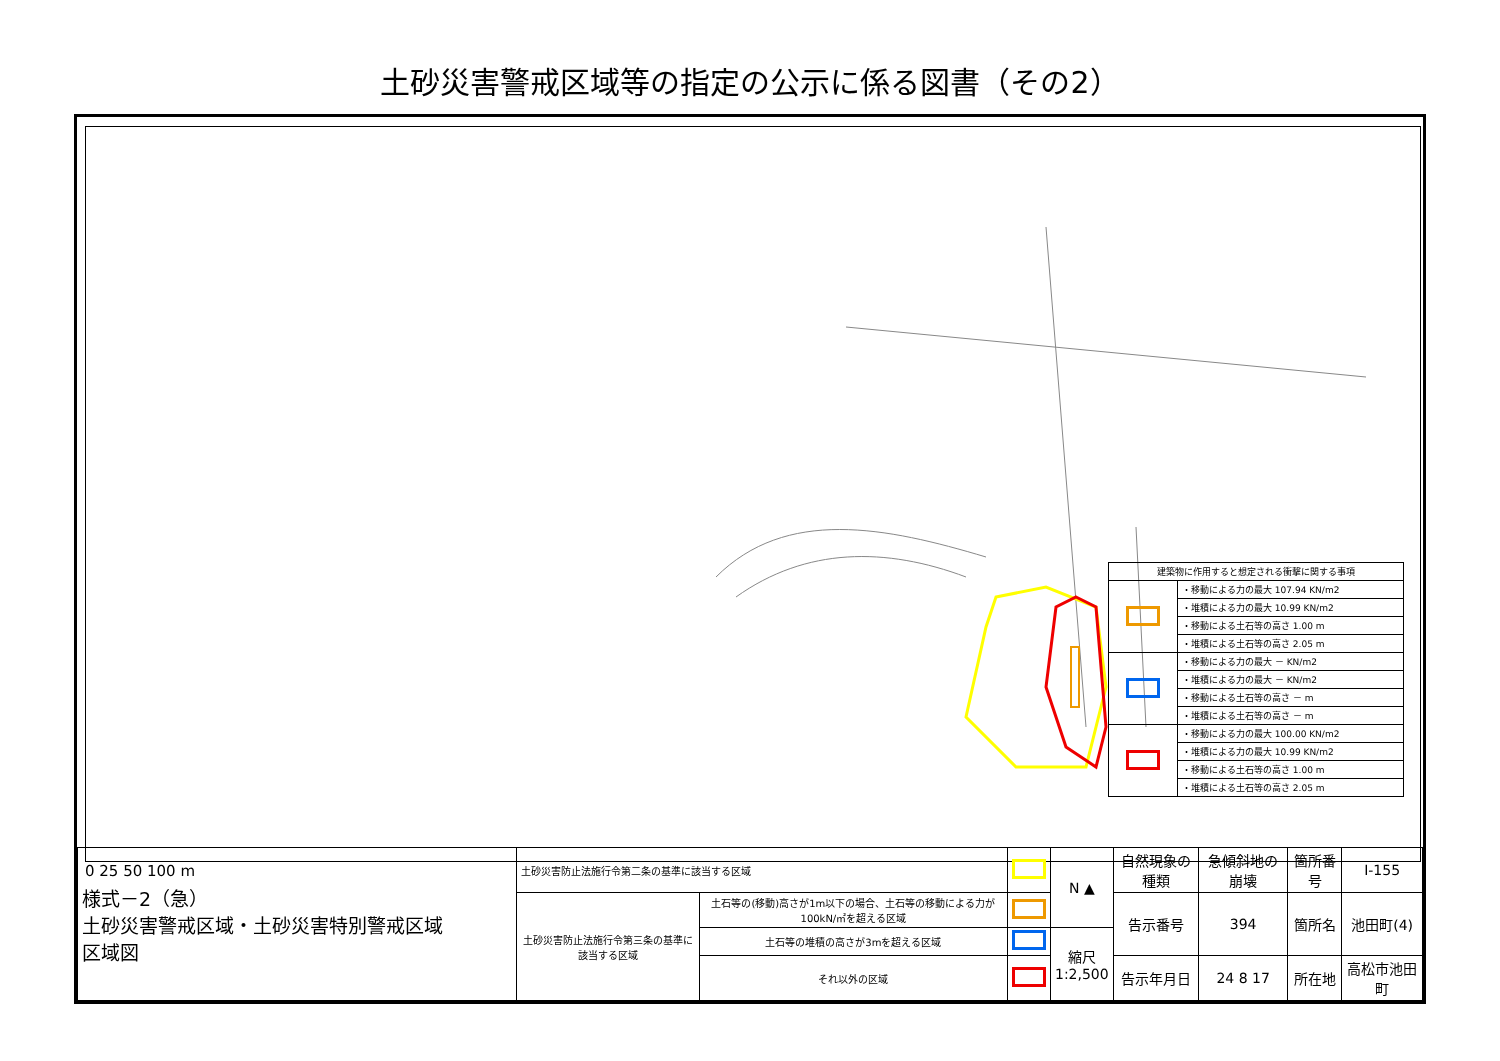土砂災害警戒区域等の指定の公示に係る図書（その2）
| 建築物に作用すると想定される衝撃に関する事項 | |
| | ・移動による力の最大 107.94 KN/m2 |
| | ・堆積による力の最大 10.99 KN/m2 |
| | ・移動による土石等の高さ 1.00 m |
| | ・堆積による土石等の高さ 2.05 m |
| | ・移動による力の最大 － KN/m2 |
| | ・堆積による力の最大 － KN/m2 |
| | ・移動による土石等の高さ － m |
| | ・堆積による土石等の高さ － m |
| | ・移動による力の最大 100.00 KN/m2 |
| | ・堆積による力の最大 10.99 KN/m2 |
| | ・移動による土石等の高さ 1.00 m |
| | ・堆積による土石等の高さ 2.05 m |
0 25 50 100 m
| 様式－2（急） 土砂災害警戒区域・土砂災害特別警戒区域 区域図 | 土砂災害防止法施行令第二条の基準に該当する区域 | | | N ▲ | 自然現象の種類 | 急傾斜地の崩壊 | 箇所番号 | Ⅰ-155 |
| | 土砂災害防止法施行令第三条の基準に該当する区域 | 土石等の(移動)高さが1m以下の場合、土石等の移動による力が100kN/㎡を超える区域 | | | 告示番号 | 394 | 箇所名 | 池田町(4) |
| | | 土石等の堆積の高さが3mを超える区域 | | 縮尺 1:2,500 | | | | |
| | | それ以外の区域 | | | 告示年月日 | 24 8 17 | 所在地 | 高松市池田町 |